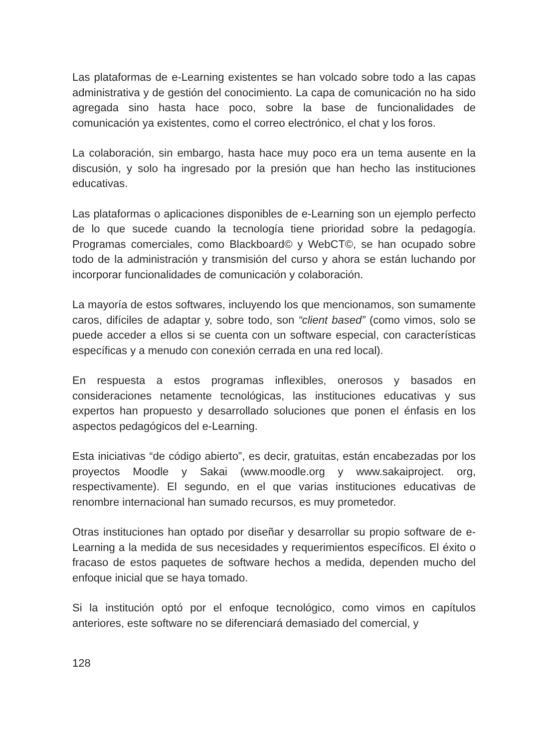Las plataformas de e-Learning existentes se han volcado sobre todo a las capas administrativa y de gestión del conocimiento. La capa de comunicación no ha sido agregada sino hasta hace poco, sobre la base de funcionalidades de comunicación ya existentes, como el correo electrónico, el chat y los foros.
La colaboración, sin embargo, hasta hace muy poco era un tema ausente en la discusión, y solo ha ingresado por la presión que han hecho las instituciones educativas.
Las plataformas o aplicaciones disponibles de e-Learning son un ejemplo perfecto de lo que sucede cuando la tecnología tiene prioridad sobre la pedagogía. Programas comerciales, como Blackboard© y WebCT©, se han ocupado sobre todo de la administración y transmisión del curso y ahora se están luchando por incorporar funcionalidades de comunicación y colaboración.
La mayoría de estos softwares, incluyendo los que mencionamos, son sumamente caros, difíciles de adaptar y, sobre todo, son “client based” (como vimos, solo se puede acceder a ellos si se cuenta con un software especial, con características específicas y a menudo con conexión cerrada en una red local).
En respuesta a estos programas inflexibles, onerosos y basados en consideraciones netamente tecnológicas, las instituciones educativas y sus expertos han propuesto y desarrollado soluciones que ponen el énfasis en los aspectos pedagógicos del e-Learning.
Esta iniciativas “de código abierto”, es decir, gratuitas, están encabezadas por los proyectos Moodle y Sakai (www.moodle.org y www.sakaiproject. org, respectivamente). El segundo, en el que varias instituciones educativas de renombre internacional han sumado recursos, es muy prometedor.
Otras instituciones han optado por diseñar y desarrollar su propio software de e-Learning a la medida de sus necesidades y requerimientos específicos. El éxito o fracaso de estos paquetes de software hechos a medida, dependen mucho del enfoque inicial que se haya tomado.
Si la institución optó por el enfoque tecnológico, como vimos en capítulos anteriores, este software no se diferenciará demasiado del comercial, y
128